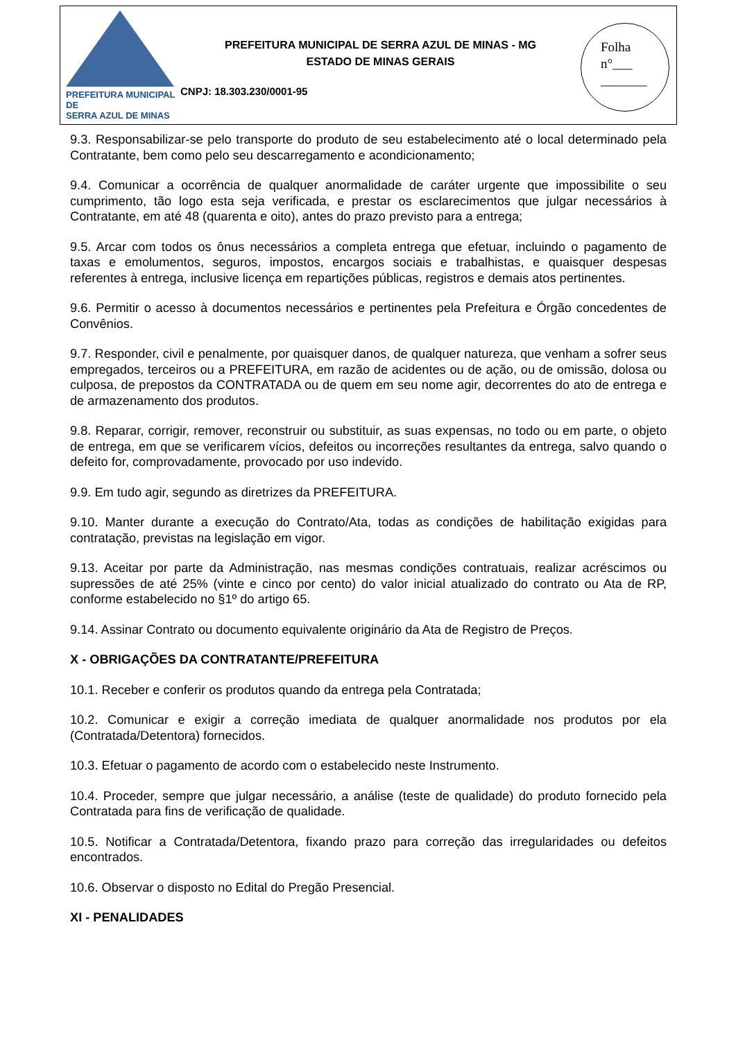PREFEITURA MUNICIPAL DE
SERRA AZUL DE MINAS
PREFEITURA MUNICIPAL DE SERRA AZUL DE MINAS - MG
ESTADO DE MINAS GERAIS
CNPJ: 18.303.230/0001-95
Folha
n°___
_______
9.3. Responsabilizar-se pelo transporte do produto de seu estabelecimento até o local determinado pela Contratante, bem como pelo seu descarregamento e acondicionamento;
9.4. Comunicar a ocorrência de qualquer anormalidade de caráter urgente que impossibilite o seu cumprimento, tão logo esta seja verificada, e prestar os esclarecimentos que julgar necessários à Contratante, em até 48 (quarenta e oito), antes do prazo previsto para a entrega;
9.5. Arcar com todos os ônus necessários a completa entrega que efetuar, incluindo o pagamento de taxas e emolumentos, seguros, impostos, encargos sociais e trabalhistas, e quaisquer despesas referentes à entrega, inclusive licença em repartições públicas, registros e demais atos pertinentes.
9.6. Permitir o acesso à documentos necessários e pertinentes pela Prefeitura e Órgão concedentes de Convênios.
9.7. Responder, civil e penalmente, por quaisquer danos, de qualquer natureza, que venham a sofrer seus empregados, terceiros ou a PREFEITURA, em razão de acidentes ou de ação, ou de omissão, dolosa ou culposa, de prepostos da CONTRATADA ou de quem em seu nome agir, decorrentes do ato de entrega e de armazenamento dos produtos.
9.8. Reparar, corrigir, remover, reconstruir ou substituir, as suas expensas, no todo ou em parte, o objeto de entrega, em que se verificarem vícios, defeitos ou incorreções resultantes da entrega, salvo quando o defeito for, comprovadamente, provocado por uso indevido.
9.9. Em tudo agir, segundo as diretrizes da PREFEITURA.
9.10. Manter durante a execução do Contrato/Ata, todas as condições de habilitação exigidas para contratação, previstas na legislação em vigor.
9.13. Aceitar por parte da Administração, nas mesmas condições contratuais, realizar acréscimos ou supressões de até 25% (vinte e cinco por cento) do valor inicial atualizado do contrato ou Ata de RP, conforme estabelecido no §1º do artigo 65.
9.14. Assinar Contrato ou documento equivalente originário da Ata de Registro de Preços.
X - OBRIGAÇÕES DA CONTRATANTE/PREFEITURA
10.1. Receber e conferir os produtos quando da entrega pela Contratada;
10.2. Comunicar e exigir a correção imediata de qualquer anormalidade nos produtos por ela (Contratada/Detentora) fornecidos.
10.3. Efetuar o pagamento de acordo com o estabelecido neste Instrumento.
10.4. Proceder, sempre que julgar necessário, a análise (teste de qualidade) do produto fornecido pela Contratada para fins de verificação de qualidade.
10.5. Notificar a Contratada/Detentora, fixando prazo para correção das irregularidades ou defeitos encontrados.
10.6. Observar o disposto no Edital do Pregão Presencial.
XI - PENALIDADES